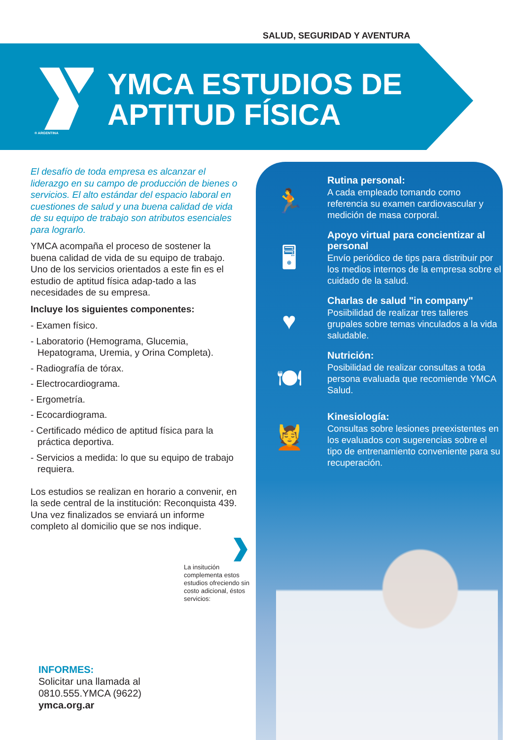SALUD, SEGURIDAD Y AVENTURA
® ARGENTINA
YMCA ESTUDIOS DE
APTITUD FÍSICA
El desafío de toda empresa es alcanzar el liderazgo en su campo de producción de bienes o servicios. El alto estándar del espacio laboral en cuestiones de salud y una buena calidad de vida de su equipo de trabajo son atributos esenciales para lograrlo.
YMCA acompaña el proceso de sostener la buena calidad de vida de su equipo de trabajo. Uno de los servicios orientados a este fin es el estudio de aptitud física adap-tado a las necesidades de su empresa.
Incluye los siguientes componentes:
- Examen físico.
- Laboratorio (Hemograma, Glucemia, Hepatograma, Uremia, y Orina Completa).
- Radiografía de tórax.
- Electrocardiograma.
- Ergometría.
- Ecocardiograma.
- Certificado médico de aptitud física para la práctica deportiva.
- Servicios a medida: lo que su equipo de trabajo requiera.
Los estudios se realizan en horario a convenir, en la sede central de la institución: Reconquista 439. Una vez finalizados se enviará un informe completo al domicilio que se nos indique.
La insitución complementa estos estudios ofreciendo sin costo adicional, éstos servicios:
INFORMES:
Solicitar una llamada al
0810.555.YMCA (9622)
ymca.org.ar
🏃
Rutina personal:
A cada empleado tomando como referencia su examen cardiovascular y medición de masa corporal.
🖥
Apoyo virtual para concientizar al personal
Envío periódico de tips para distribuir por los medios internos de la empresa sobre el cuidado de la salud.
♥
Charlas de salud "in company"
Posiibilidad de realizar tres talleres grupales sobre temas vinculados a la vida saludable.
🍽
Nutrición:
Posibilidad de realizar consultas a toda persona evaluada que recomiende YMCA Salud.
💆
Kinesiología:
Consultas sobre lesiones preexistentes en los evaluados con sugerencias sobre el tipo de entrenamiento conveniente para su recuperación.